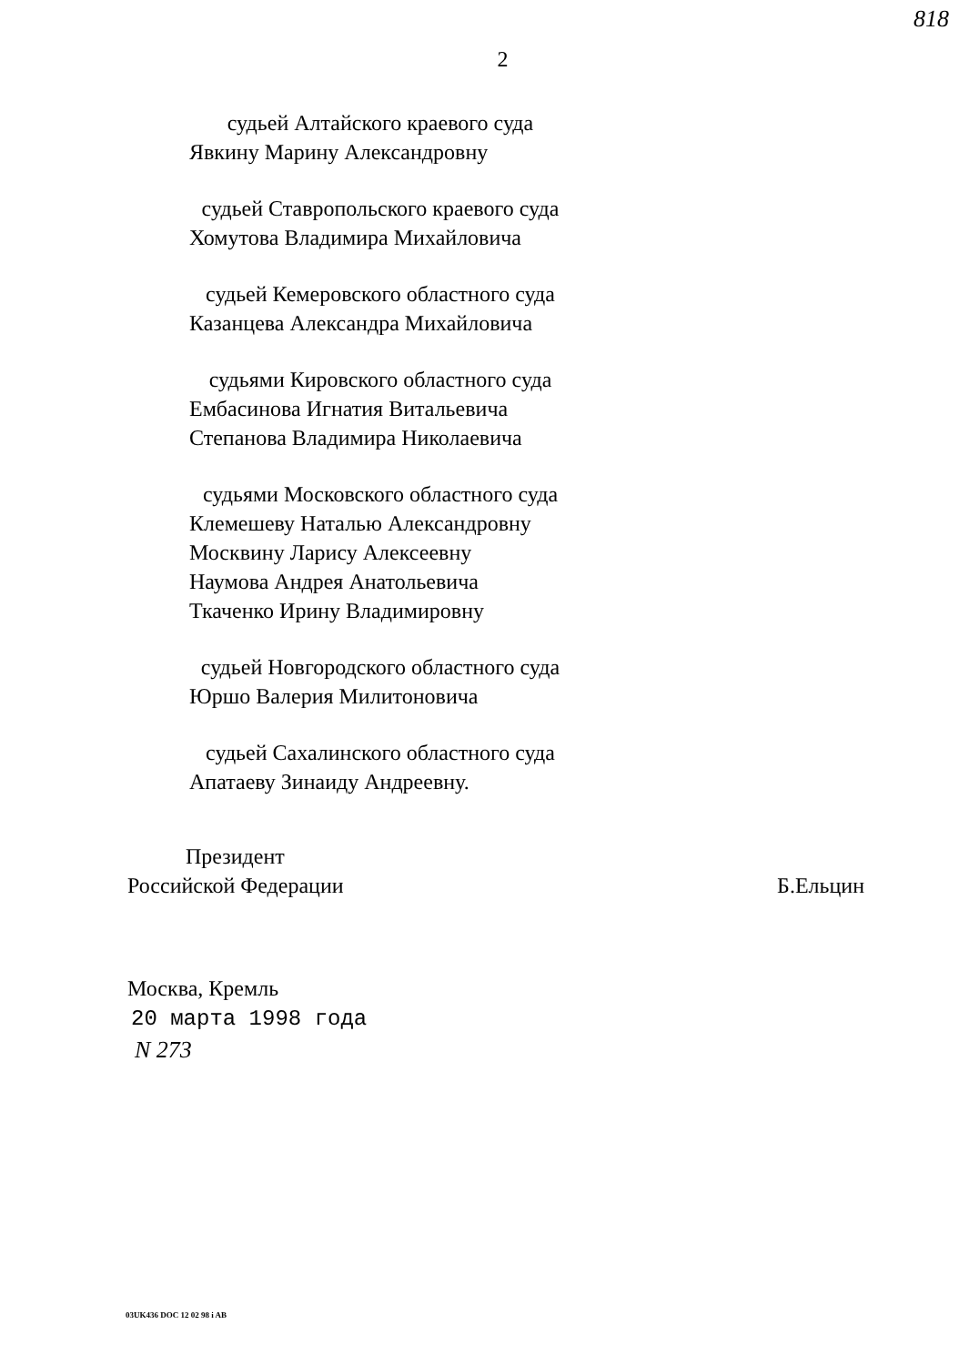818
2
судьей Алтайского краевого суда
Явкину Марину Александровну
судьей Ставропольского краевого суда
Хомутова Владимира Михайловича
судьей Кемеровского областного суда
Казанцева Александра Михайловича
судьями Кировского областного суда
Ембасинова Игнатия Витальевича
Степанова Владимира Николаевича
судьями Московского областного суда
Клемешеву Наталью Александровну
Москвину Ларису Алексеевну
Наумова Андрея Анатольевича
Ткаченко Ирину Владимировну
судьей Новгородского областного суда
Юршо Валерия Милитоновича
судьей Сахалинского областного суда
Апатаеву Зинаиду Андреевну.
Президент
Российской Федерации
Б.Ельцин
Москва, Кремль
20 марта 1998 года
N 273
03UK436 DOC 12 02 98 i AB